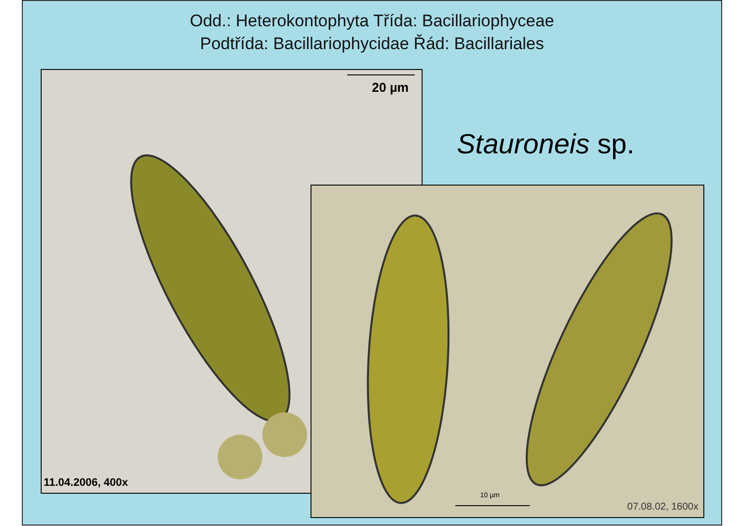Odd.: Heterokontophyta Třída: Bacillariophyceae
Podtřída: Bacillariophycidae Řád: Bacillariales
Stauroneis sp.
20 µm
11.04.2006, 400x
10 µm
07.08.02, 1600x